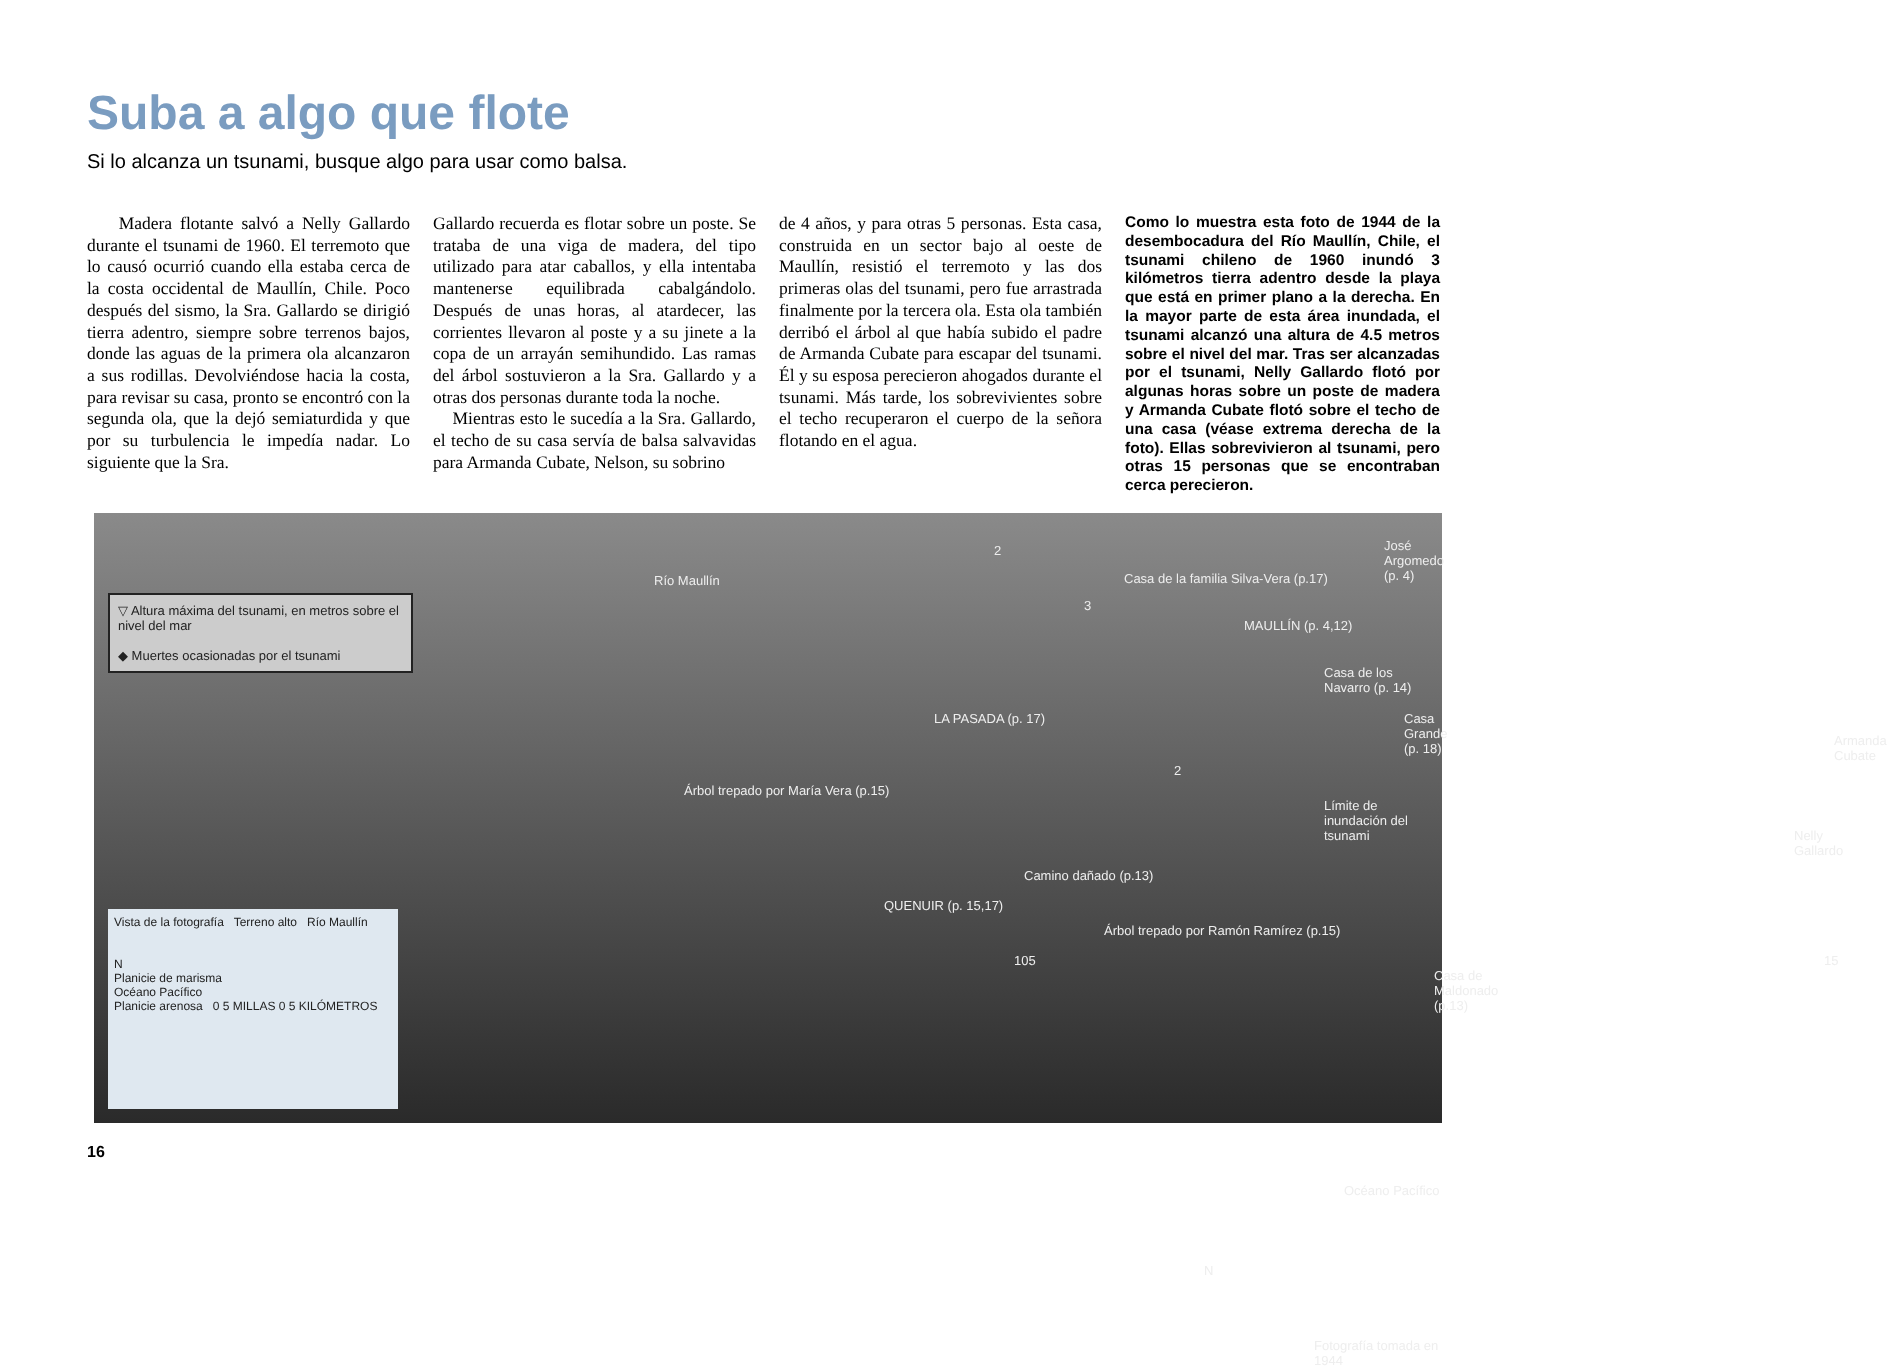Suba a algo que flote
Si lo alcanza un tsunami, busque algo para usar como balsa.
Madera flotante salvó a Nelly Gallardo durante el tsunami de 1960. El terremoto que lo causó ocurrió cuando ella estaba cerca de la costa occidental de Maullín, Chile. Poco después del sismo, la Sra. Gallardo se dirigió tierra adentro, siempre sobre terrenos bajos, donde las aguas de la primera ola alcanzaron a sus rodillas. Devolviéndose hacia la costa, para revisar su casa, pronto se encontró con la segunda ola, que la dejó semiaturdida y que por su turbulencia le impedía nadar. Lo siguiente que la Sra.
Gallardo recuerda es flotar sobre un poste. Se trataba de una viga de madera, del tipo utilizado para atar caballos, y ella intentaba mantenerse equilibrada cabalgándolo. Después de unas horas, al atardecer, las corrientes llevaron al poste y a su jinete a la copa de un arrayán semihundido. Las ramas del árbol sostuvieron a la Sra. Gallardo y a otras dos personas durante toda la noche.
Mientras esto le sucedía a la Sra. Gallardo, el techo de su casa servía de balsa salvavidas para Armanda Cubate, Nelson, su sobrino
de 4 años, y para otras 5 personas. Esta casa, construida en un sector bajo al oeste de Maullín, resistió el terremoto y las dos primeras olas del tsunami, pero fue arrastrada finalmente por la tercera ola. Esta ola también derribó el árbol al que había subido el padre de Armanda Cubate para escapar del tsunami. Él y su esposa perecieron ahogados durante el tsunami. Más tarde, los sobrevivientes sobre el techo recuperaron el cuerpo de la señora flotando en el agua.
Como lo muestra esta foto de 1944 de la desembocadura del Río Maullín, Chile, el tsunami chileno de 1960 inundó 3 kilómetros tierra adentro desde la playa que está en primer plano a la derecha. En la mayor parte de esta área inundada, el tsunami alcanzó una altura de 4.5 metros sobre el nivel del mar. Tras ser alcanzadas por el tsunami, Nelly Gallardo flotó por algunas horas sobre un poste de madera y Armanda Cubate flotó sobre el techo de una casa (véase extrema derecha de la foto). Ellas sobrevivieron al tsunami, pero otras 15 personas que se encontraban cerca perecieron.
▽ Altura máxima del tsunami, en metros sobre el nivel del mar
◆ Muertes ocasionadas por el tsunami
Río Maullín
José Argomedo (p. 4)
Casa de la familia Silva-Vera (p.17)
MAULLÍN (p. 4,12)
Casa de los Navarro (p. 14)
LA PASADA (p. 17) Casa Grande (p. 18)
Armanda Cubate
Árbol trepado por María Vera (p.15)
Límite de inundación del tsunami
Nelly Gallardo
Camino dañado (p.13)
QUENUIR (p. 15,17)
Árbol trepado por Ramón Ramírez (p.15)
Casa de Maldonado (p.13)
Océano Pacífico
N
Fotografía tomada en 1944
2
3
2
105 15
Vista de la fotografía Terreno alto Río Maullín
N
Planicie de marisma
Océano Pacífico
Planicie arenosa 0 5 MILLAS 0 5 KILÓMETROS
16